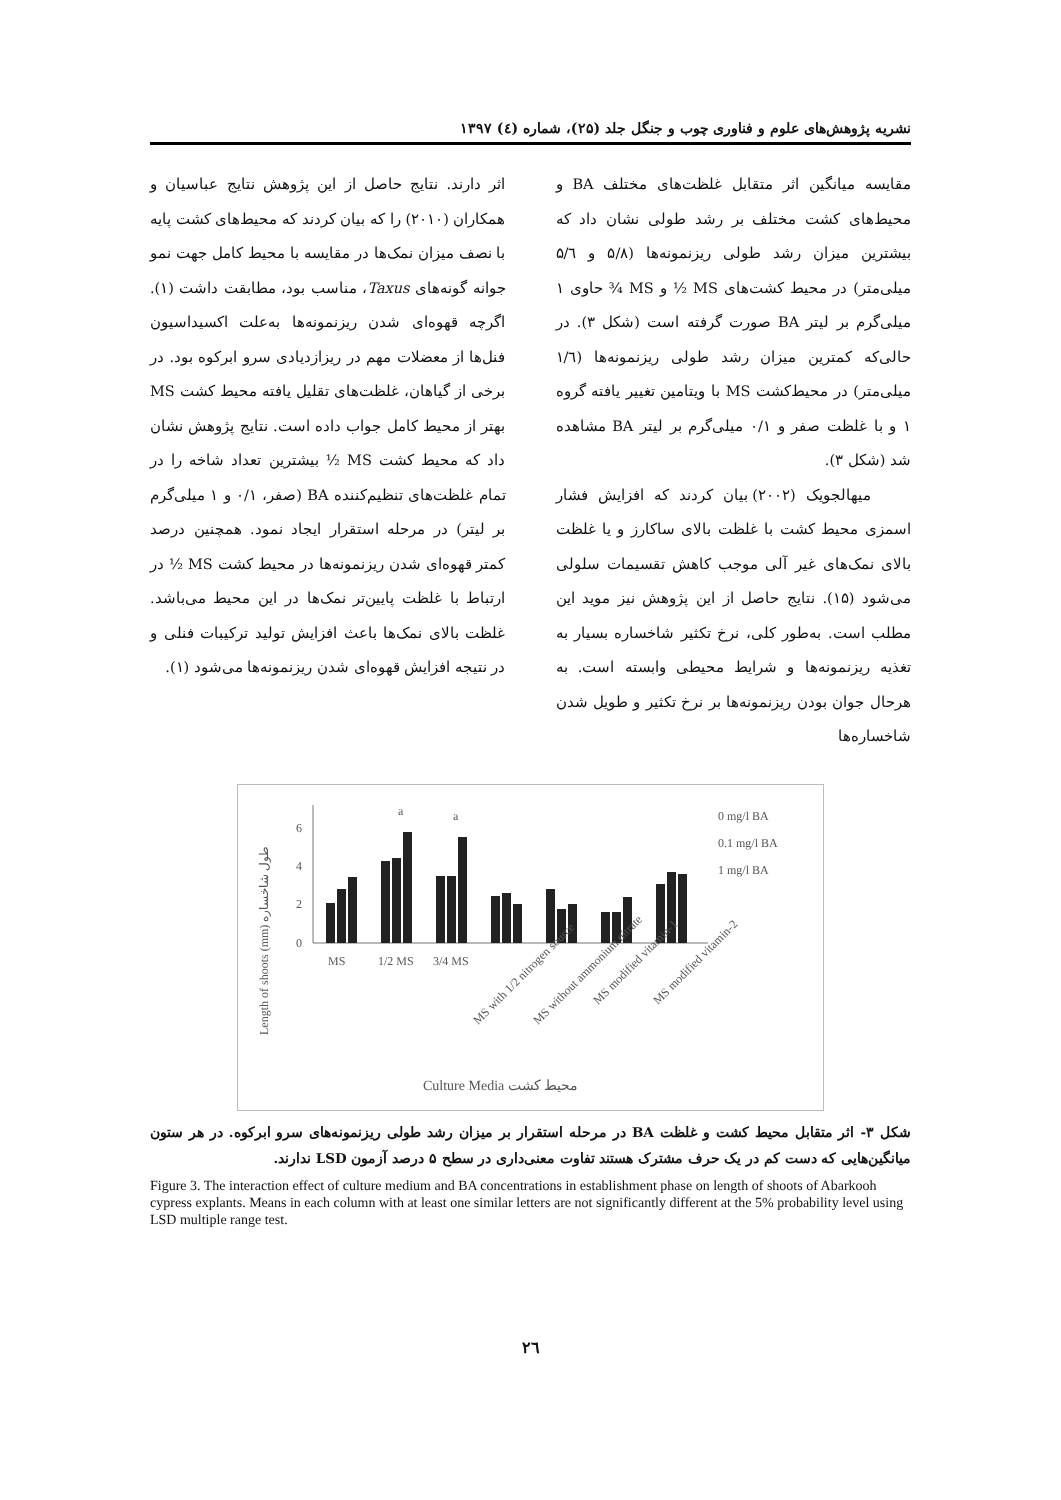نشریه پژوهش‌های علوم و فناوری چوب و جنگل جلد (۲۵)، شماره (٤) ۱۳۹۷
مقایسه میانگین اثر متقابل غلظت‌های مختلف BA و محیط‌های کشت مختلف بر رشد طولی نشان داد که بیشترین میزان رشد طولی ریزنمونه‌ها (۵/۸ و ۵/٦ میلی‌متر) در محیط کشت‌های MS ½ و MS ¾ حاوی ۱ میلی‌گرم بر لیتر BA صورت گرفته است (شکل ۳). در حالی‌که کمترین میزان رشد طولی ریزنمونه‌ها (۱/٦ میلی‌متر) در محیط‌کشت MS با ویتامین تغییر یافته گروه ۱ و با غلظت صفر و ۰/۱ میلی‌گرم بر لیتر BA مشاهده شد (شکل ۳).
میهالجویک (۲۰۰۲) بیان کردند که افزایش فشار اسمزی محیط کشت با غلظت بالای ساکارز و یا غلظت بالای نمک‌های غیر آلی موجب کاهش تقسیمات سلولی می‌شود (۱۵). نتایج حاصل از این پژوهش نیز موید این مطلب است. به‌طور کلی، نرخ تکثیر شاخساره بسیار به تغذیه ریزنمونه‌ها و شرایط محیطی وابسته است. به هرحال جوان بودن ریزنمونه‌ها بر نرخ تکثیر و طویل شدن شاخساره‌ها
اثر دارند. نتایج حاصل از این پژوهش نتایج عباسیان و همکاران (۲۰۱۰) را که بیان کردند که محیط‌های کشت پایه با نصف میزان نمک‌ها در مقایسه با محیط کامل جهت نمو جوانه گونه‌های Taxus، مناسب بود، مطابقت داشت (۱). اگرچه قهوه‌ای شدن ریزنمونه‌ها به‌علت اکسیداسیون فنل‌ها از معضلات مهم در ریزازدیادی سرو ابرکوه بود. در برخی از گیاهان، غلظت‌های تقلیل یافته محیط کشت MS بهتر از محیط کامل جواب داده است. نتایج پژوهش نشان داد که محیط کشت MS ½ بیشترین تعداد شاخه را در تمام غلظت‌های تنظیم‌کننده BA (صفر، ۰/۱ و ۱ میلی‌گرم بر لیتر) در مرحله استقرار ایجاد نمود. همچنین درصد کمتر قهوه‌ای شدن ریزنمونه‌ها در محیط کشت MS ½ در ارتباط با غلظت پایین‌تر نمک‌ها در این محیط می‌باشد. غلظت بالای نمک‌ها باعث افزایش تولید ترکیبات فنلی و در نتیجه افزایش قهوه‌ای شدن ریزنمونه‌ها می‌شود (۱).
Length of shoots (mm) طول شاخساره
0
2
4
6
a
a
0 mg/l BA
0.1 mg/l BA
1 mg/l BA
MS
1/2 MS
3/4 MS
MS with 1/2 nitrogen source
MS without ammonium nitrate
MS modified vitamin-1
MS modified vitamin-2
Culture Media محیط کشت
شکل ۳- اثر متقابل محیط کشت و غلظت BA در مرحله استقرار بر میزان رشد طولی ریزنمونه‌های سرو ابرکوه. در هر ستون میانگین‌هایی که دست کم در یک حرف مشترک هستند تفاوت معنی‌داری در سطح ۵ درصد آزمون LSD ندارند.
Figure 3. The interaction effect of culture medium and BA concentrations in establishment phase on length of shoots of Abarkooh cypress explants. Means in each column with at least one similar letters are not significantly different at the 5% probability level using LSD multiple range test.
۲٦